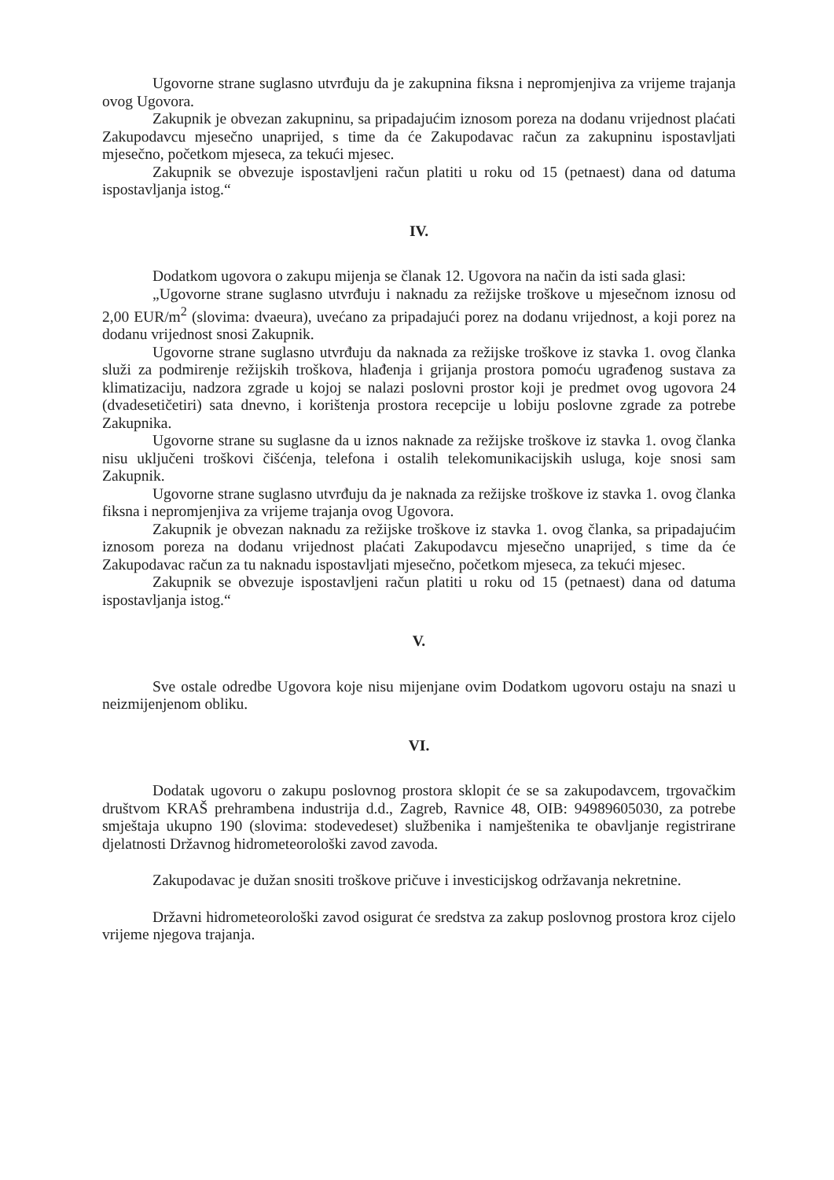Ugovorne strane suglasno utvrđuju da je zakupnina fiksna i nepromjenjiva za vrijeme trajanja ovog Ugovora.
Zakupnik je obvezan zakupninu, sa pripadajućim iznosom poreza na dodanu vrijednost plaćati Zakupodavcu mjesečno unaprijed, s time da će Zakupodavac račun za zakupninu ispostavljati mjesečno, početkom mjeseca, za tekući mjesec.
Zakupnik se obvezuje ispostavljeni račun platiti u roku od 15 (petnaest) dana od datuma ispostavljanja istog.“
IV.
Dodatkom ugovora o zakupu mijenja se članak 12. Ugovora na način da isti sada glasi:
„Ugovorne strane suglasno utvrđuju i naknadu za režijske troškove u mjesečnom iznosu od 2,00 EUR/m<sup>2</sup> (slovima: dvaeura), uvećano za pripadajući porez na dodanu vrijednost, a koji porez na dodanu vrijednost snosi Zakupnik.
Ugovorne strane suglasno utvrđuju da naknada za režijske troškove iz stavka 1. ovog članka služi za podmirenje režijskih troškova, hlađenja i grijanja prostora pomoću ugrađenog sustava za klimatizaciju, nadzora zgrade u kojoj se nalazi poslovni prostor koji je predmet ovog ugovora 24 (dvadesetičetiri) sata dnevno, i korištenja prostora recepcije u lobiju poslovne zgrade za potrebe Zakupnika.
Ugovorne strane su suglasne da u iznos naknade za režijske troškove iz stavka 1. ovog članka nisu uključeni troškovi čišćenja, telefona i ostalih telekomunikacijskih usluga, koje snosi sam Zakupnik.
Ugovorne strane suglasno utvrđuju da je naknada za režijske troškove iz stavka 1. ovog članka fiksna i nepromjenjiva za vrijeme trajanja ovog Ugovora.
Zakupnik je obvezan naknadu za režijske troškove iz stavka 1. ovog članka, sa pripadajućim iznosom poreza na dodanu vrijednost plaćati Zakupodavcu mjesečno unaprijed, s time da će Zakupodavac račun za tu naknadu ispostavljati mjesečno, početkom mjeseca, za tekući mjesec.
Zakupnik se obvezuje ispostavljeni račun platiti u roku od 15 (petnaest) dana od datuma ispostavljanja istog.“
V.
Sve ostale odredbe Ugovora koje nisu mijenjane ovim Dodatkom ugovoru ostaju na snazi u neizmijenjenom obliku.
VI.
Dodatak ugovoru o zakupu poslovnog prostora sklopit će se sa zakupodavcem, trgovačkim društvom KRAŠ prehrambena industrija d.d., Zagreb, Ravnice 48, OIB: 94989605030, za potrebe smještaja ukupno 190 (slovima: stodevedeset) službenika i namještenika te obavljanje registrirane djelatnosti Državnog hidrometeorološki zavod zavoda.
Zakupodavac je dužan snositi troškove pričuve i investicijskog održavanja nekretnine.
Državni hidrometeorološki zavod osigurat će sredstva za zakup poslovnog prostora kroz cijelo vrijeme njegova trajanja.